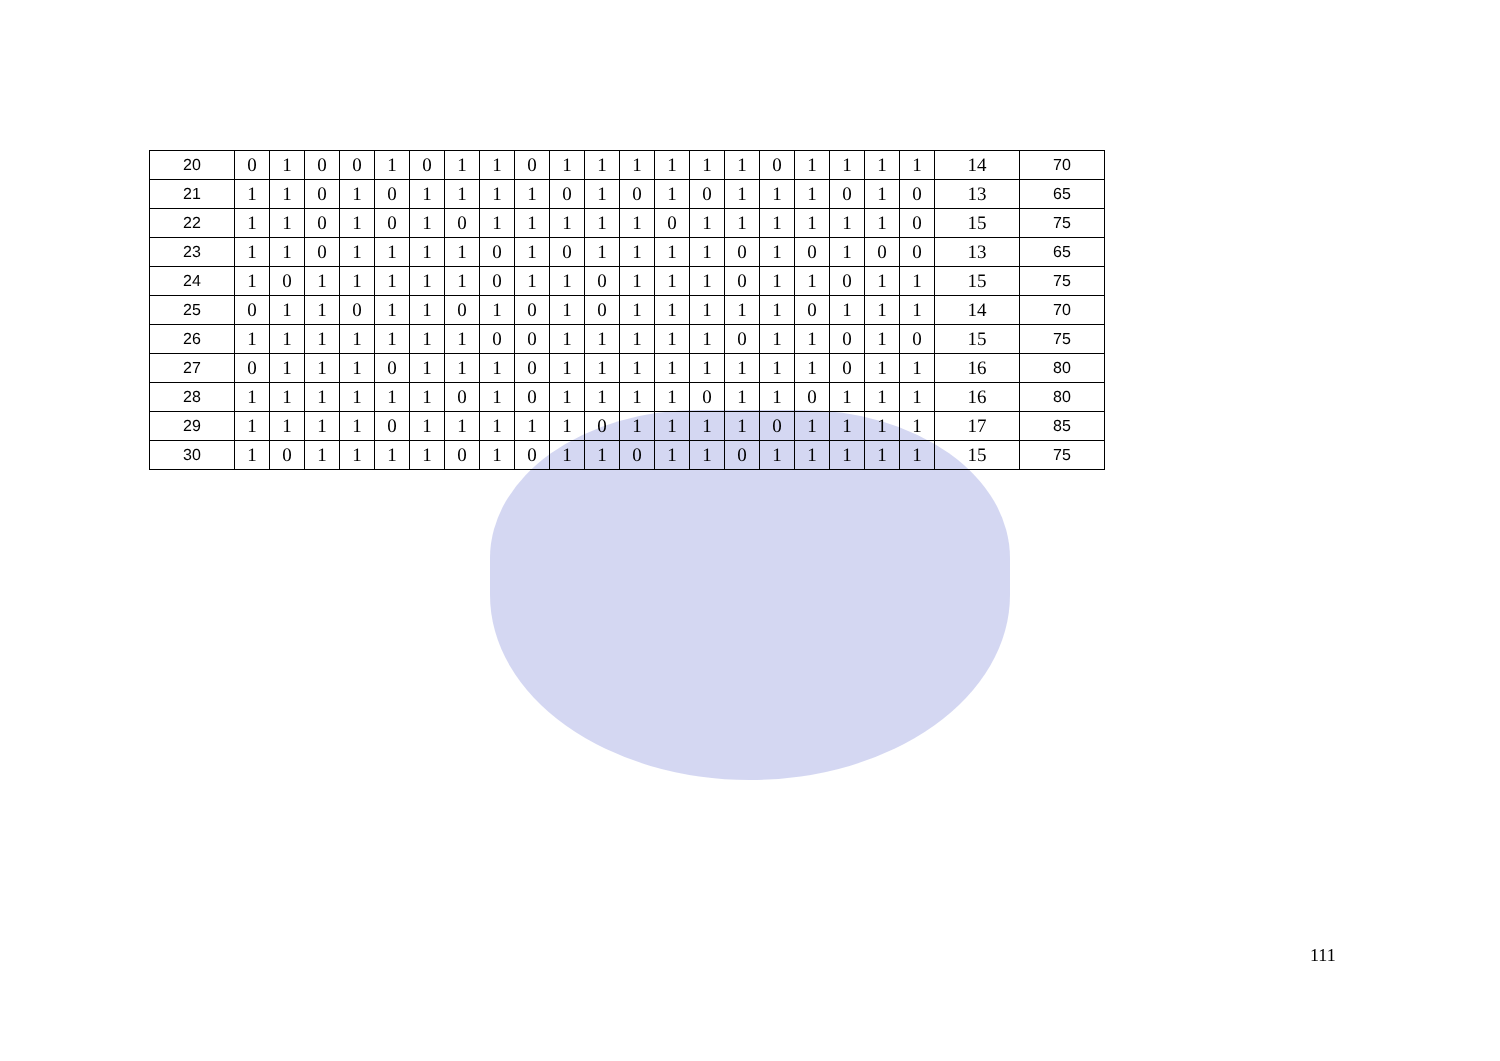| 20 | 0 | 1 | 0 | 0 | 1 | 0 | 1 | 1 | 0 | 1 | 1 | 1 | 1 | 1 | 1 | 0 | 1 | 1 | 1 | 1 | 14 | 70 |
| 21 | 1 | 1 | 0 | 1 | 0 | 1 | 1 | 1 | 1 | 0 | 1 | 0 | 1 | 0 | 1 | 1 | 1 | 0 | 1 | 0 | 13 | 65 |
| 22 | 1 | 1 | 0 | 1 | 0 | 1 | 0 | 1 | 1 | 1 | 1 | 1 | 0 | 1 | 1 | 1 | 1 | 1 | 1 | 0 | 15 | 75 |
| 23 | 1 | 1 | 0 | 1 | 1 | 1 | 1 | 0 | 1 | 0 | 1 | 1 | 1 | 1 | 0 | 1 | 0 | 1 | 0 | 0 | 13 | 65 |
| 24 | 1 | 0 | 1 | 1 | 1 | 1 | 1 | 0 | 1 | 1 | 0 | 1 | 1 | 1 | 0 | 1 | 1 | 0 | 1 | 1 | 15 | 75 |
| 25 | 0 | 1 | 1 | 0 | 1 | 1 | 0 | 1 | 0 | 1 | 0 | 1 | 1 | 1 | 1 | 1 | 0 | 1 | 1 | 1 | 14 | 70 |
| 26 | 1 | 1 | 1 | 1 | 1 | 1 | 1 | 0 | 0 | 1 | 1 | 1 | 1 | 1 | 0 | 1 | 1 | 0 | 1 | 0 | 15 | 75 |
| 27 | 0 | 1 | 1 | 1 | 0 | 1 | 1 | 1 | 0 | 1 | 1 | 1 | 1 | 1 | 1 | 1 | 1 | 0 | 1 | 1 | 16 | 80 |
| 28 | 1 | 1 | 1 | 1 | 1 | 1 | 0 | 1 | 0 | 1 | 1 | 1 | 1 | 0 | 1 | 1 | 0 | 1 | 1 | 1 | 16 | 80 |
| 29 | 1 | 1 | 1 | 1 | 0 | 1 | 1 | 1 | 1 | 1 | 0 | 1 | 1 | 1 | 1 | 0 | 1 | 1 | 1 | 1 | 17 | 85 |
| 30 | 1 | 0 | 1 | 1 | 1 | 1 | 0 | 1 | 0 | 1 | 1 | 0 | 1 | 1 | 0 | 1 | 1 | 1 | 1 | 1 | 15 | 75 |
111